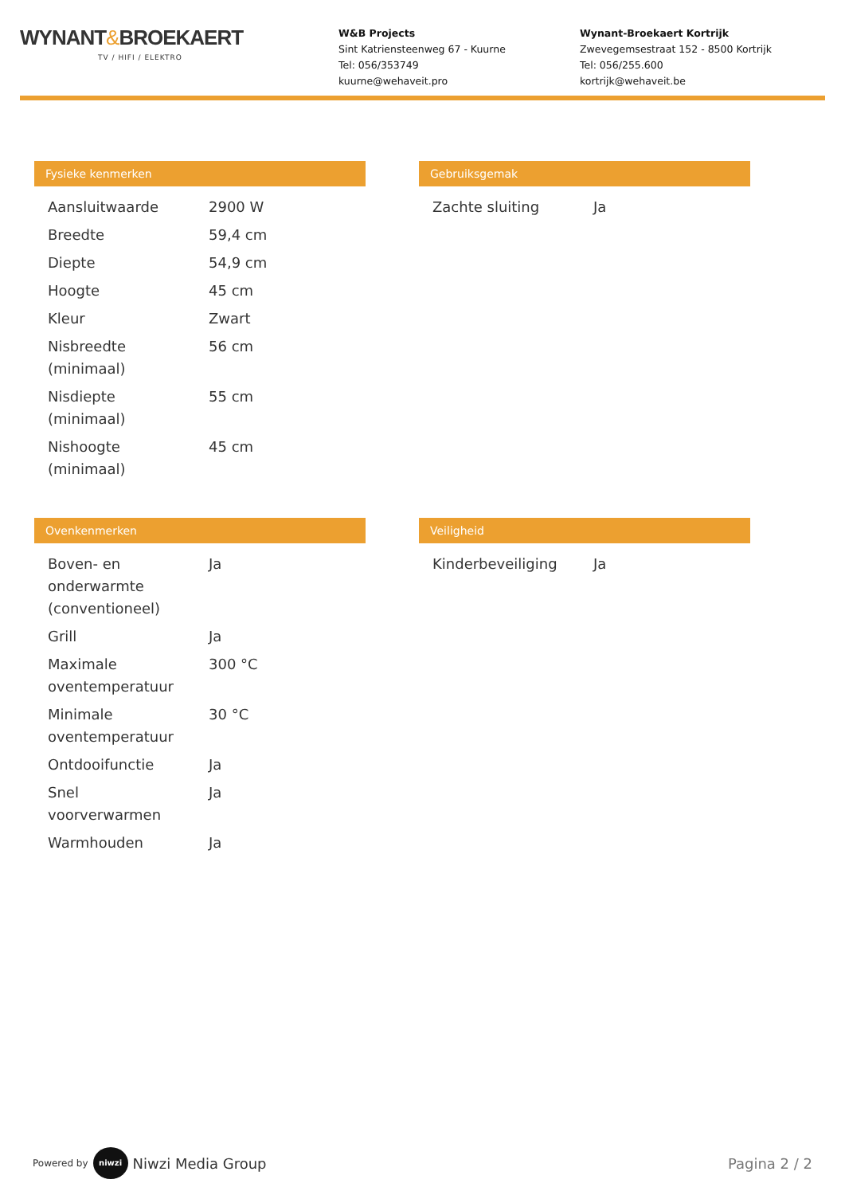WYNANT&BROEKAERT
TV / HIFI / ELEKTRO
W&B Projects
Sint Katriensteenweg 67 - Kuurne
Tel: 056/353749
kuurne@wehaveit.pro
Wynant-Broekaert Kortrijk
Zwevegemsestraat 152 - 8500 Kortrijk
Tel: 056/255.600
kortrijk@wehaveit.be
Fysieke kenmerken
| Aansluitwaarde | 2900 W |
| Breedte | 59,4 cm |
| Diepte | 54,9 cm |
| Hoogte | 45 cm |
| Kleur | Zwart |
| Nisbreedte (minimaal) | 56 cm |
| Nisdiepte (minimaal) | 55 cm |
| Nishoogte (minimaal) | 45 cm |
Gebruiksgemak
| Zachte sluiting | Ja |
Ovenkenmerken
| Boven- en onderwarmte (conventioneel) | Ja |
| Grill | Ja |
| Maximale oventemperatuur | 300 °C |
| Minimale oventemperatuur | 30 °C |
| Ontdooifunctie | Ja |
| Snel voorverwarmen | Ja |
| Warmhouden | Ja |
Veiligheid
| Kinderbeveiliging | Ja |
Powered by niwzi Niwzi Media Group Pagina 2 / 2